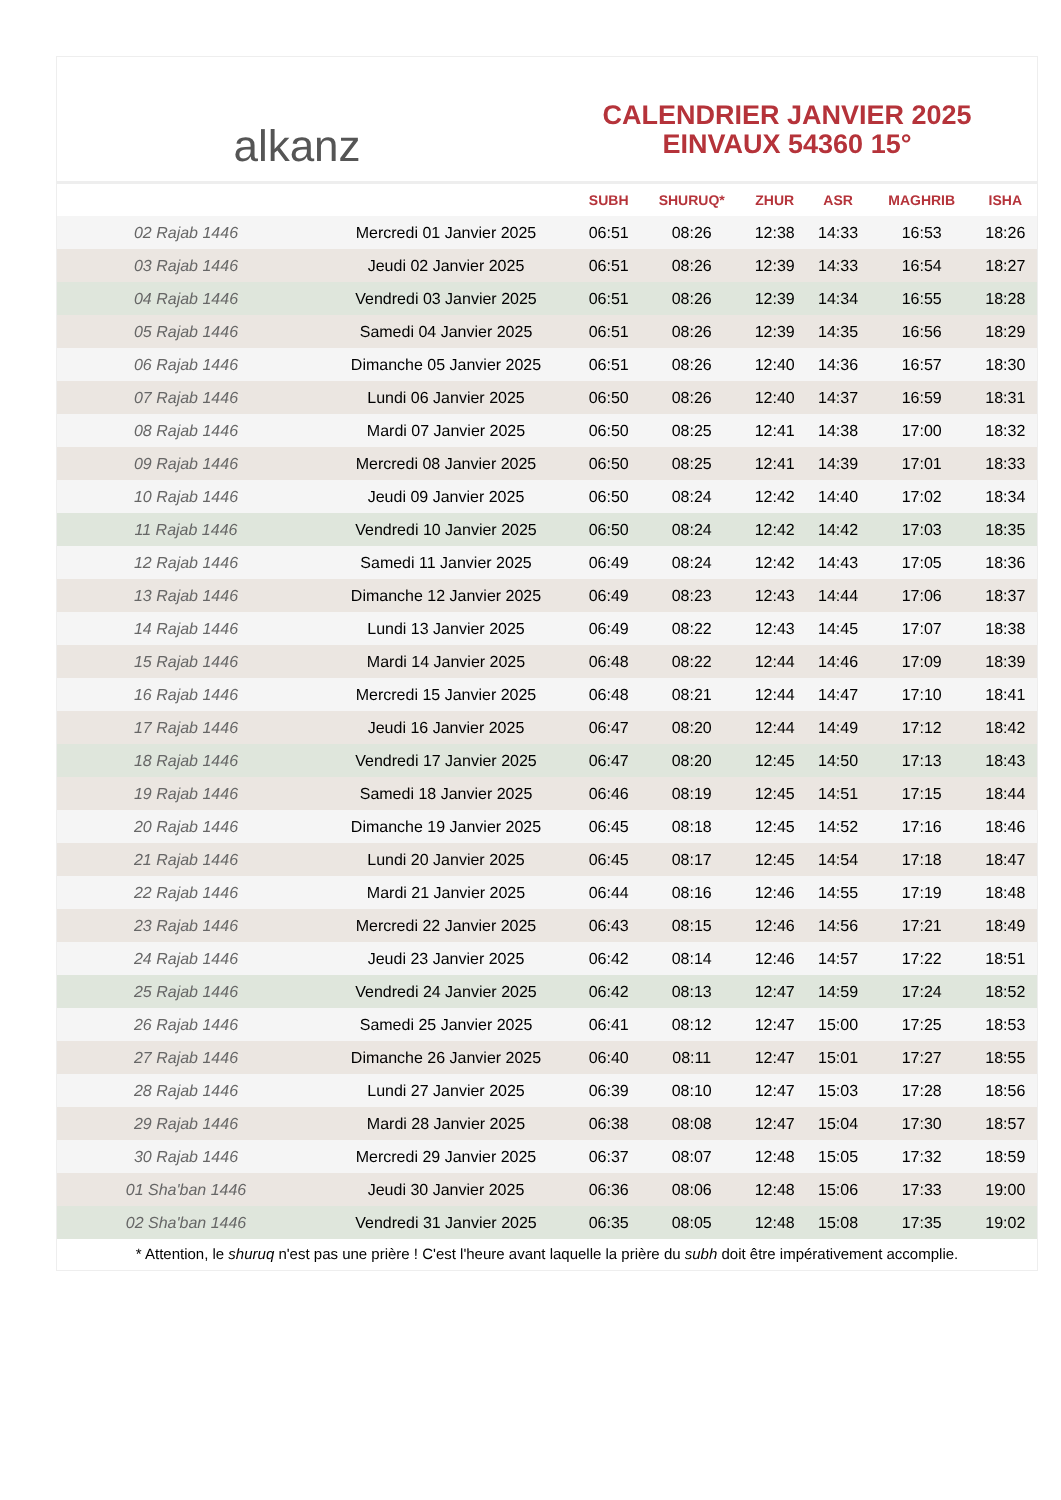alkanz
CALENDRIER JANVIER 2025
EINVAUX 54360 15°
| | | SUBH | SHURUQ* | ZHUR | ASR | MAGHRIB | ISHA |
| --- | --- | --- | --- | --- | --- | --- | --- |
| 02 Rajab 1446 | Mercredi 01 Janvier 2025 | 06:51 | 08:26 | 12:38 | 14:33 | 16:53 | 18:26 |
| 03 Rajab 1446 | Jeudi 02 Janvier 2025 | 06:51 | 08:26 | 12:39 | 14:33 | 16:54 | 18:27 |
| 04 Rajab 1446 | Vendredi 03 Janvier 2025 | 06:51 | 08:26 | 12:39 | 14:34 | 16:55 | 18:28 |
| 05 Rajab 1446 | Samedi 04 Janvier 2025 | 06:51 | 08:26 | 12:39 | 14:35 | 16:56 | 18:29 |
| 06 Rajab 1446 | Dimanche 05 Janvier 2025 | 06:51 | 08:26 | 12:40 | 14:36 | 16:57 | 18:30 |
| 07 Rajab 1446 | Lundi 06 Janvier 2025 | 06:50 | 08:26 | 12:40 | 14:37 | 16:59 | 18:31 |
| 08 Rajab 1446 | Mardi 07 Janvier 2025 | 06:50 | 08:25 | 12:41 | 14:38 | 17:00 | 18:32 |
| 09 Rajab 1446 | Mercredi 08 Janvier 2025 | 06:50 | 08:25 | 12:41 | 14:39 | 17:01 | 18:33 |
| 10 Rajab 1446 | Jeudi 09 Janvier 2025 | 06:50 | 08:24 | 12:42 | 14:40 | 17:02 | 18:34 |
| 11 Rajab 1446 | Vendredi 10 Janvier 2025 | 06:50 | 08:24 | 12:42 | 14:42 | 17:03 | 18:35 |
| 12 Rajab 1446 | Samedi 11 Janvier 2025 | 06:49 | 08:24 | 12:42 | 14:43 | 17:05 | 18:36 |
| 13 Rajab 1446 | Dimanche 12 Janvier 2025 | 06:49 | 08:23 | 12:43 | 14:44 | 17:06 | 18:37 |
| 14 Rajab 1446 | Lundi 13 Janvier 2025 | 06:49 | 08:22 | 12:43 | 14:45 | 17:07 | 18:38 |
| 15 Rajab 1446 | Mardi 14 Janvier 2025 | 06:48 | 08:22 | 12:44 | 14:46 | 17:09 | 18:39 |
| 16 Rajab 1446 | Mercredi 15 Janvier 2025 | 06:48 | 08:21 | 12:44 | 14:47 | 17:10 | 18:41 |
| 17 Rajab 1446 | Jeudi 16 Janvier 2025 | 06:47 | 08:20 | 12:44 | 14:49 | 17:12 | 18:42 |
| 18 Rajab 1446 | Vendredi 17 Janvier 2025 | 06:47 | 08:20 | 12:45 | 14:50 | 17:13 | 18:43 |
| 19 Rajab 1446 | Samedi 18 Janvier 2025 | 06:46 | 08:19 | 12:45 | 14:51 | 17:15 | 18:44 |
| 20 Rajab 1446 | Dimanche 19 Janvier 2025 | 06:45 | 08:18 | 12:45 | 14:52 | 17:16 | 18:46 |
| 21 Rajab 1446 | Lundi 20 Janvier 2025 | 06:45 | 08:17 | 12:45 | 14:54 | 17:18 | 18:47 |
| 22 Rajab 1446 | Mardi 21 Janvier 2025 | 06:44 | 08:16 | 12:46 | 14:55 | 17:19 | 18:48 |
| 23 Rajab 1446 | Mercredi 22 Janvier 2025 | 06:43 | 08:15 | 12:46 | 14:56 | 17:21 | 18:49 |
| 24 Rajab 1446 | Jeudi 23 Janvier 2025 | 06:42 | 08:14 | 12:46 | 14:57 | 17:22 | 18:51 |
| 25 Rajab 1446 | Vendredi 24 Janvier 2025 | 06:42 | 08:13 | 12:47 | 14:59 | 17:24 | 18:52 |
| 26 Rajab 1446 | Samedi 25 Janvier 2025 | 06:41 | 08:12 | 12:47 | 15:00 | 17:25 | 18:53 |
| 27 Rajab 1446 | Dimanche 26 Janvier 2025 | 06:40 | 08:11 | 12:47 | 15:01 | 17:27 | 18:55 |
| 28 Rajab 1446 | Lundi 27 Janvier 2025 | 06:39 | 08:10 | 12:47 | 15:03 | 17:28 | 18:56 |
| 29 Rajab 1446 | Mardi 28 Janvier 2025 | 06:38 | 08:08 | 12:47 | 15:04 | 17:30 | 18:57 |
| 30 Rajab 1446 | Mercredi 29 Janvier 2025 | 06:37 | 08:07 | 12:48 | 15:05 | 17:32 | 18:59 |
| 01 Sha'ban 1446 | Jeudi 30 Janvier 2025 | 06:36 | 08:06 | 12:48 | 15:06 | 17:33 | 19:00 |
| 02 Sha'ban 1446 | Vendredi 31 Janvier 2025 | 06:35 | 08:05 | 12:48 | 15:08 | 17:35 | 19:02 |
* Attention, le shuruq n'est pas une prière ! C'est l'heure avant laquelle la prière du subh doit être impérativement accomplie.